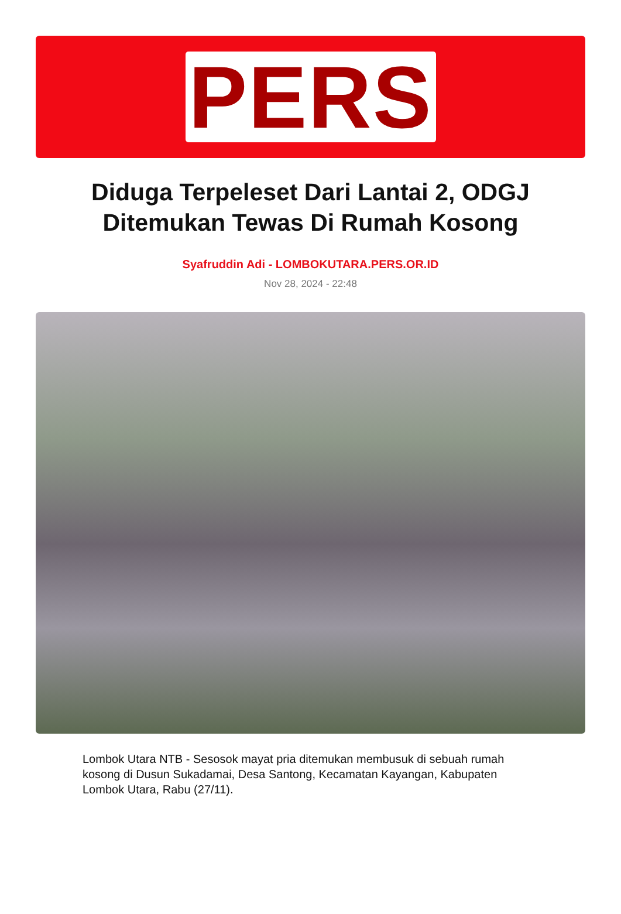PERS
Diduga Terpeleset Dari Lantai 2, ODGJ Ditemukan Tewas Di Rumah Kosong
Syafruddin Adi - LOMBOKUTARA.PERS.OR.ID
Nov 28, 2024 - 22:48
Lombok Utara NTB - Sesosok mayat pria ditemukan membusuk di sebuah rumah kosong di Dusun Sukadamai, Desa Santong, Kecamatan Kayangan, Kabupaten Lombok Utara, Rabu (27/11).